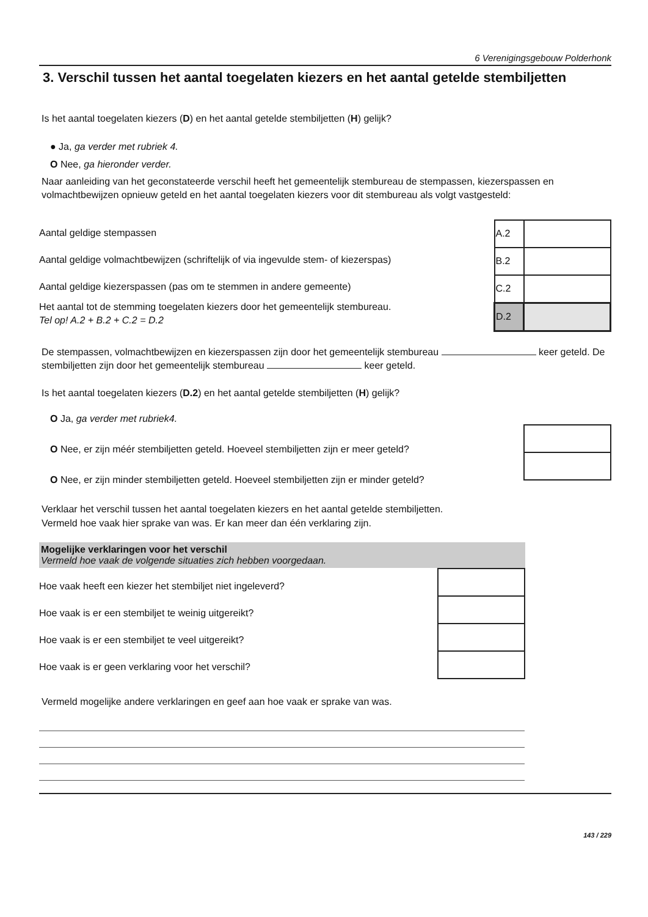6 Verenigingsgebouw Polderhonk
3. Verschil tussen het aantal toegelaten kiezers en het aantal getelde stembiljetten
Is het aantal toegelaten kiezers (D) en het aantal getelde stembiljetten (H) gelijk?
● Ja, ga verder met rubriek 4.
O Nee, ga hieronder verder.
Naar aanleiding van het geconstateerde verschil heeft het gemeentelijk stembureau de stempassen, kiezerspassen en volmachtbewijzen opnieuw geteld en het aantal toegelaten kiezers voor dit stembureau als volgt vastgesteld:
Aantal geldige stempassen
Aantal geldige volmachtbewijzen (schriftelijk of via ingevulde stem- of kiezerspas)
Aantal geldige kiezerspassen (pas om te stemmen in andere gemeente)
Het aantal tot de stemming toegelaten kiezers door het gemeentelijk stembureau.
Tel op! A.2 + B.2 + C.2 = D.2
| A.2 | |
| B.2 | |
| C.2 | |
| D.2 | |
De stempassen, volmachtbewijzen en kiezerspassen zijn door het gemeentelijk stembureau keer geteld. De stembiljetten zijn door het gemeentelijk stembureau keer geteld.
Is het aantal toegelaten kiezers (D.2) en het aantal getelde stembiljetten (H) gelijk?
O Ja, ga verder met rubriek4.
O Nee, er zijn méér stembiljetten geteld. Hoeveel stembiljetten zijn er meer geteld?
O Nee, er zijn minder stembiljetten geteld. Hoeveel stembiljetten zijn er minder geteld?
Verklaar het verschil tussen het aantal toegelaten kiezers en het aantal getelde stembiljetten.
Vermeld hoe vaak hier sprake van was. Er kan meer dan één verklaring zijn.
Mogelijke verklaringen voor het verschil
Vermeld hoe vaak de volgende situaties zich hebben voorgedaan.
Hoe vaak heeft een kiezer het stembiljet niet ingeleverd?
Hoe vaak is er een stembiljet te weinig uitgereikt?
Hoe vaak is er een stembiljet te veel uitgereikt?
Hoe vaak is er geen verklaring voor het verschil?
Vermeld mogelijke andere verklaringen en geef aan hoe vaak er sprake van was.
143 / 229